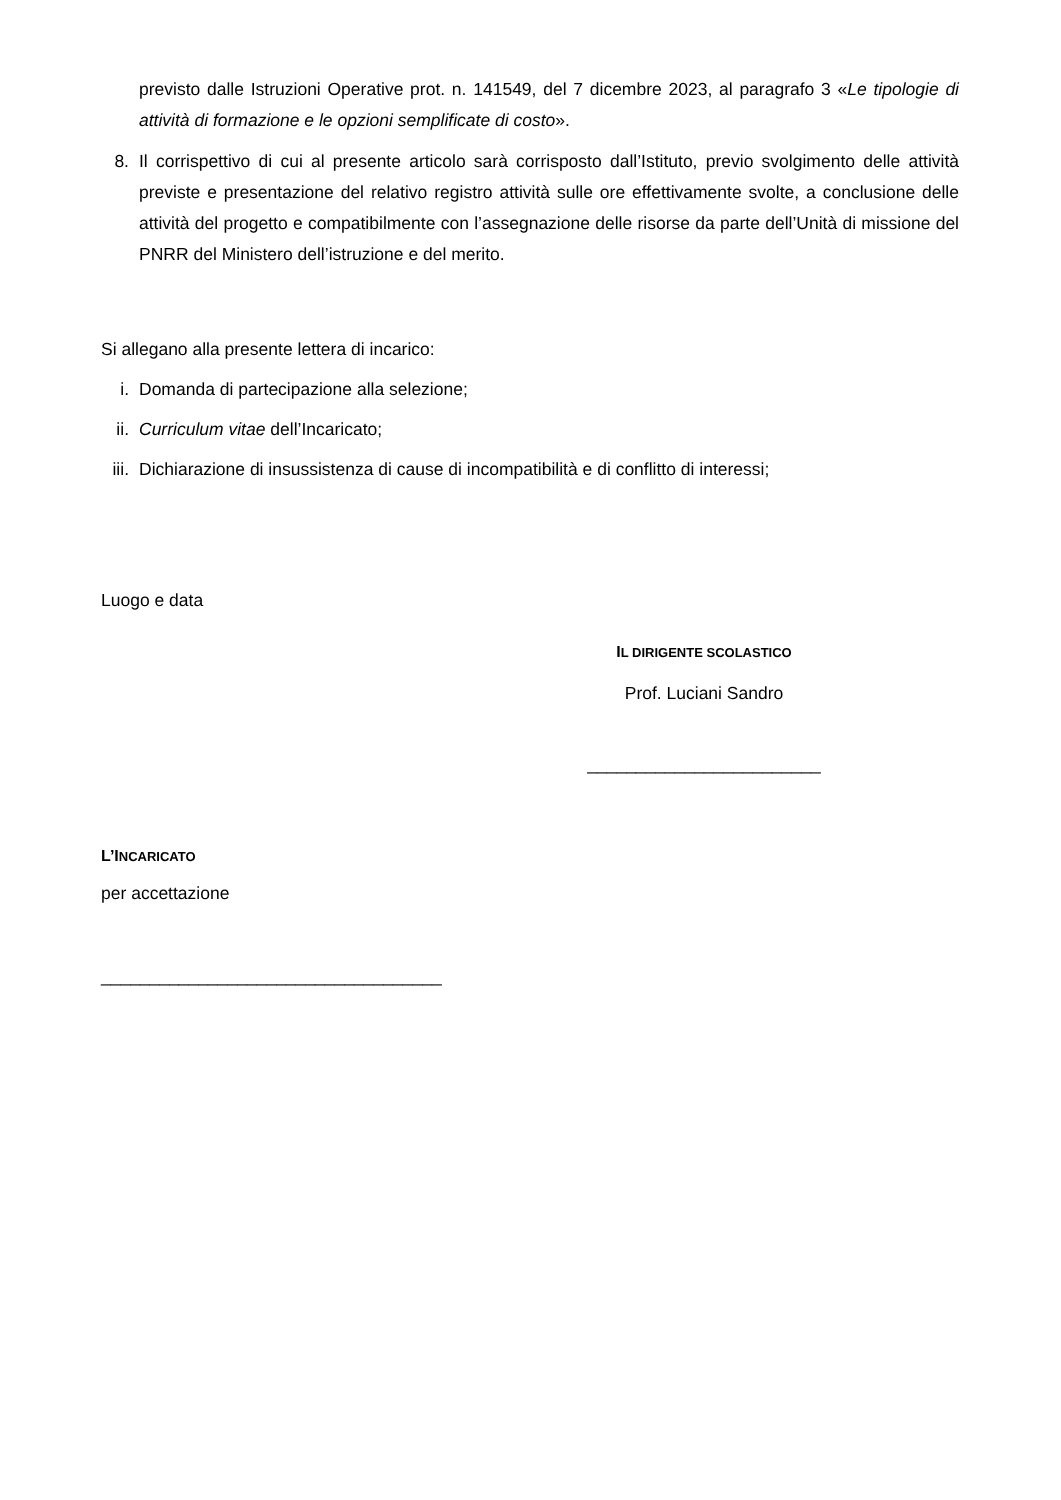previsto dalle Istruzioni Operative prot. n. 141549, del 7 dicembre 2023, al paragrafo 3 «Le tipologie di attività di formazione e le opzioni semplificate di costo».
8. Il corrispettivo di cui al presente articolo sarà corrisposto dall’Istituto, previo svolgimento delle attività previste e presentazione del relativo registro attività sulle ore effettivamente svolte, a conclusione delle attività del progetto e compatibilmente con l’assegnazione delle risorse da parte dell’Unità di missione del PNRR del Ministero dell’istruzione e del merito.
Si allegano alla presente lettera di incarico:
i. Domanda di partecipazione alla selezione;
ii. Curriculum vitae dell’Incaricato;
iii. Dichiarazione di insussistenza di cause di incompatibilità e di conflitto di interessi;
Luogo e data
IL DIRIGENTE SCOLASTICO
Prof. Luciani Sandro
________________________
L’INCARICATO
per accettazione
___________________________________